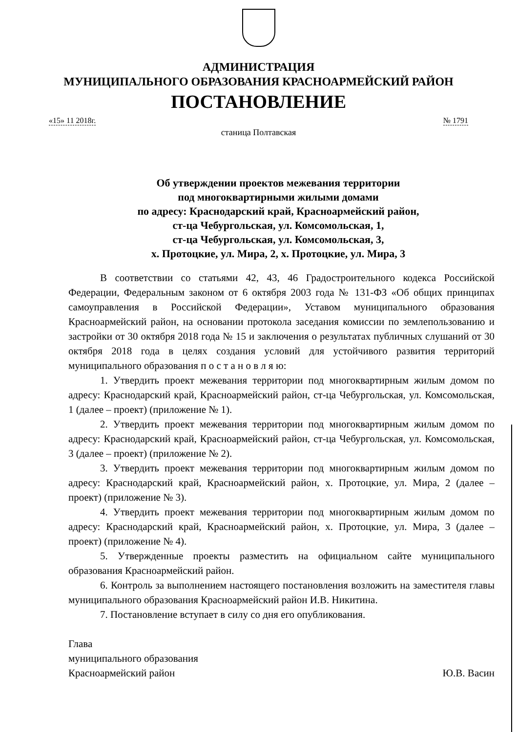АДМИНИСТРАЦИЯ
МУНИЦИПАЛЬНОГО ОБРАЗОВАНИЯ КРАСНОАРМЕЙСКИЙ РАЙОН
ПОСТАНОВЛЕНИЕ
«15» 11 2018г. № 1791
станица Полтавская
Об утверждении проектов межевания территории
под многоквартирными жилыми домами
по адресу: Краснодарский край, Красноармейский район,
ст-ца Чебургольская, ул. Комсомольская, 1,
ст-ца Чебургольская, ул. Комсомольская, 3,
х. Протоцкие, ул. Мира, 2, х. Протоцкие, ул. Мира, 3
В соответствии со статьями 42, 43, 46 Градостроительного кодекса Российской Федерации, Федеральным законом от 6 октября 2003 года № 131-ФЗ «Об общих принципах самоуправления в Российской Федерации», Уставом муниципального образования Красноармейский район, на основании протокола заседания комиссии по землепользованию и застройки от 30 октября 2018 года № 15 и заключения о результатах публичных слушаний от 30 октября 2018 года в целях создания условий для устойчивого развития территорий муниципального образования п о с т а н о в л я ю:
1. Утвердить проект межевания территории под многоквартирным жилым домом по адресу: Краснодарский край, Красноармейский район, ст-ца Чебургольская, ул. Комсомольская, 1 (далее – проект) (приложение № 1).
2. Утвердить проект межевания территории под многоквартирным жилым домом по адресу: Краснодарский край, Красноармейский район, ст-ца Чебургольская, ул. Комсомольская, 3 (далее – проект) (приложение № 2).
3. Утвердить проект межевания территории под многоквартирным жилым домом по адресу: Краснодарский край, Красноармейский район, х. Протоцкие, ул. Мира, 2 (далее – проект) (приложение № 3).
4. Утвердить проект межевания территории под многоквартирным жилым домом по адресу: Краснодарский край, Красноармейский район, х. Протоцкие, ул. Мира, 3 (далее – проект) (приложение № 4).
5. Утвержденные проекты разместить на официальном сайте муниципального образования Красноармейский район.
6. Контроль за выполнением настоящего постановления возложить на заместителя главы муниципального образования Красноармейский район И.В. Никитина.
7. Постановление вступает в силу со дня его опубликования.
Глава
муниципального образования
Красноармейский район
Ю.В. Васин